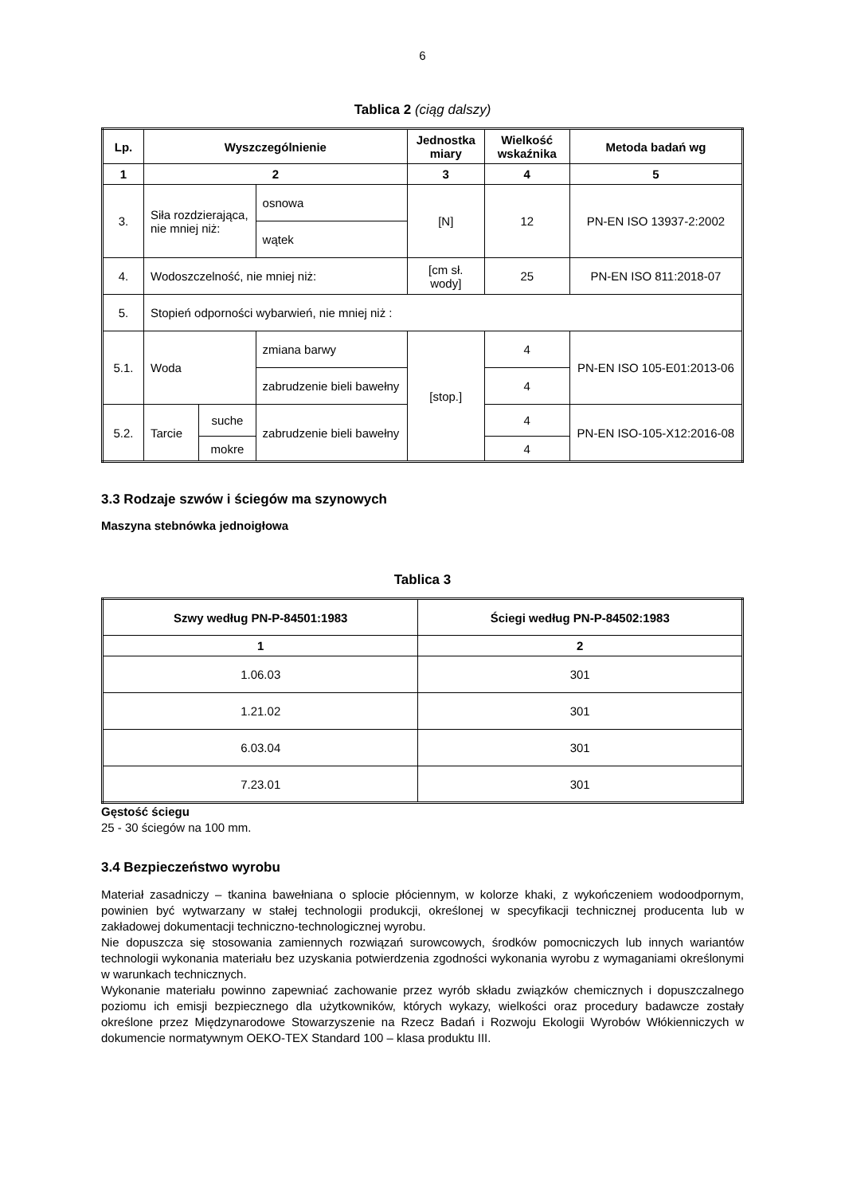6
Tablica 2 (ciąg dalszy)
| Lp. | Wyszczególnienie | | | Jednostka miary | Wielkość wskaźnika | Metoda badań wg |
| --- | --- | --- | --- | --- | --- | --- |
| 1 | 2 | | | 3 | 4 | 5 |
| 3. | Siła rozdzierająca, nie mniej niż: | | osnowa | [N] | 12 | PN-EN ISO 13937-2:2002 |
| | | | wątek | | | |
| 4. | Wodoszczelność, nie mniej niż: | | | [cm sł. wody] | 25 | PN-EN ISO 811:2018-07 |
| 5. | Stopień odporności wybarwień, nie mniej niż : | | | | | |
| 5.1. | Woda | | zmiana barwy | [stop.] | 4 | PN-EN ISO 105-E01:2013-06 |
| | | | zabrudzenie bieli bawełny | | 4 | |
| 5.2. | Tarcie | suche | zabrudzenie bieli bawełny | | 4 | PN-EN ISO-105-X12:2016-08 |
| | | mokre | | | 4 | |
3.3 Rodzaje szwów i ściegów ma szynowych
Maszyna stebnówka jednoigłowa
Tablica 3
| Szwy według PN-P-84501:1983 | Ściegi według PN-P-84502:1983 |
| --- | --- |
| 1 | 2 |
| 1.06.03 | 301 |
| 1.21.02 | 301 |
| 6.03.04 | 301 |
| 7.23.01 | 301 |
Gęstość ściegu
25 - 30 ściegów na 100 mm.
3.4 Bezpieczeństwo wyrobu
Materiał zasadniczy – tkanina bawełniana o splocie płóciennym, w kolorze khaki, z wykończeniem wodoodpornym, powinien być wytwarzany w stałej technologii produkcji, określonej w specyfikacji technicznej producenta lub w zakładowej dokumentacji techniczno-technologicznej wyrobu.
Nie dopuszcza się stosowania zamiennych rozwiązań surowcowych, środków pomocniczych lub innych wariantów technologii wykonania materiału bez uzyskania potwierdzenia zgodności wykonania wyrobu z wymaganiami określonymi w warunkach technicznych.
Wykonanie materiału powinno zapewniać zachowanie przez wyrób składu związków chemicznych i dopuszczalnego poziomu ich emisji bezpiecznego dla użytkowników, których wykazy, wielkości oraz procedury badawcze zostały określone przez Międzynarodowe Stowarzyszenie na Rzecz Badań i Rozwoju Ekologii Wyrobów Włókienniczych w dokumencie normatywnym OEKO-TEX Standard 100 – klasa produktu III.